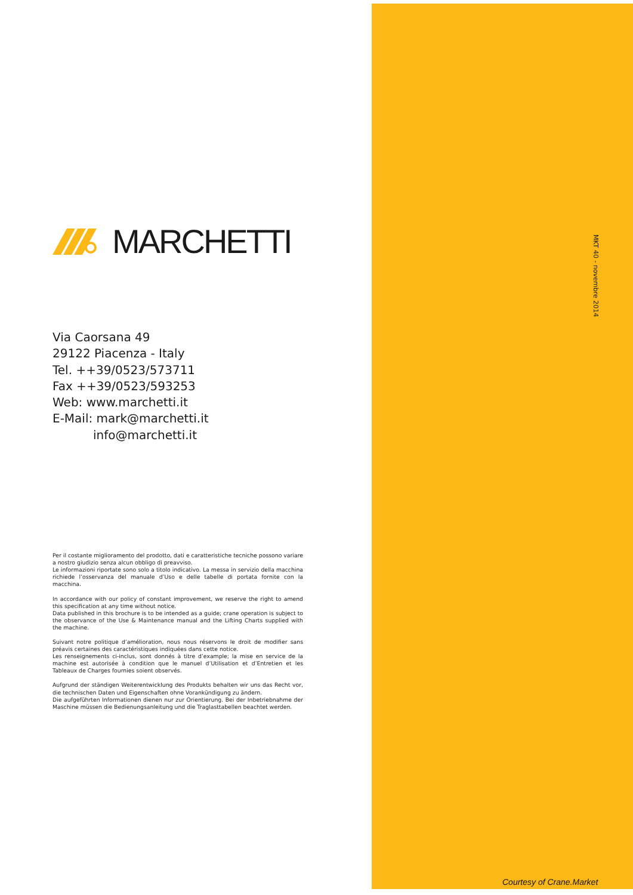MARCHETTI
Via Caorsana 49
29122 Piacenza - Italy
Tel. ++39/0523/573711
Fax ++39/0523/593253
Web: www.marchetti.it
E-Mail: mark@marchetti.it
info@marchetti.it
Per il costante miglioramento del prodotto, dati e caratteristiche tecniche possono variare a nostro giudizio senza alcun obbligo di preavviso.
Le informazioni riportate sono solo a titolo indicativo. La messa in servizio della macchina richiede l’osservanza del manuale d’Uso e delle tabelle di portata fornite con la macchina.
In accordance with our policy of constant improvement, we reserve the right to amend this specification at any time without notice.
Data published in this brochure is to be intended as a guide; crane operation is subject to the observance of the Use & Maintenance manual and the Lifting Charts supplied with the machine.
Suivant notre politique d’amélioration, nous nous réservons le droit de modifier sans préavis certaines des caractéristiques indiquées dans cette notice.
Les renseignements ci-inclus, sont donnés à titre d’example; la mise en service de la machine est autorisée à condition que le manuel d’Utilisation et d’Entretien et les Tableaux de Charges fournies soient observés.
Aufgrund der ständigen Weiterentwicklung des Produkts behalten wir uns das Recht vor, die technischen Daten und Eigenschaften ohne Vorankündigung zu ändern.
Die aufgeführten Informationen dienen nur zur Orientierung. Bei der Inbetriebnahme der Maschine müssen die Bedienungsanleitung und die Traglasttabellen beachtet werden.
MKT 40 - novembre 2014
Courtesy of Crane.Market